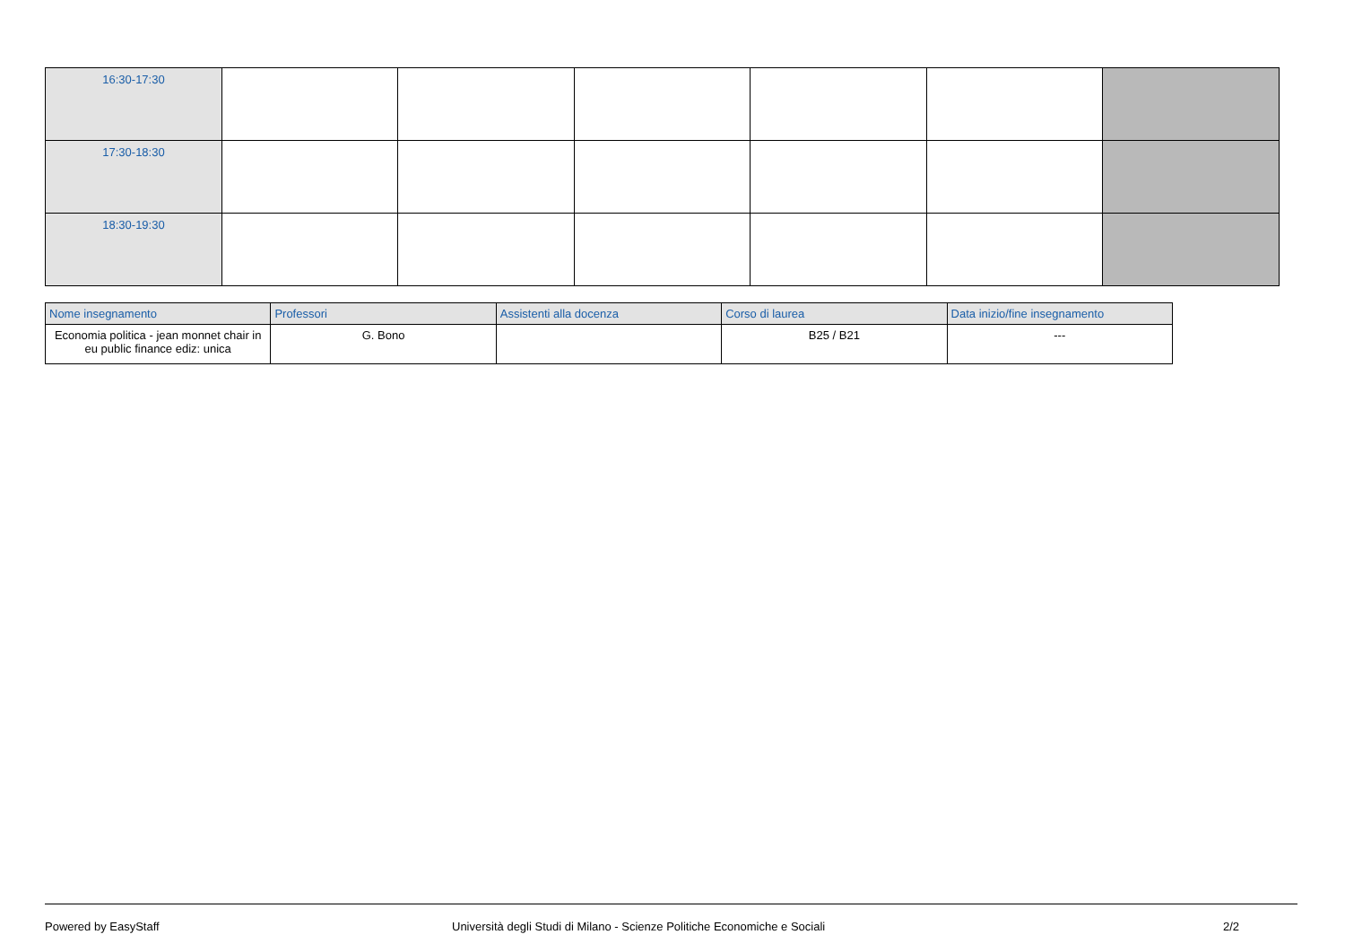| 16:30-17:30 | | | | | | |
| 17:30-18:30 | | | | | | |
| 18:30-19:30 | | | | | | |
| Nome insegnamento | Professori | Assistenti alla docenza | Corso di laurea | Data inizio/fine insegnamento |
| --- | --- | --- | --- | --- |
| Economia politica - jean monnet chair in eu public finance ediz: unica | G. Bono | | B25 / B21 | --- |
Powered by EasyStaff Università degli Studi di Milano - Scienze Politiche Economiche e Sociali 2/2